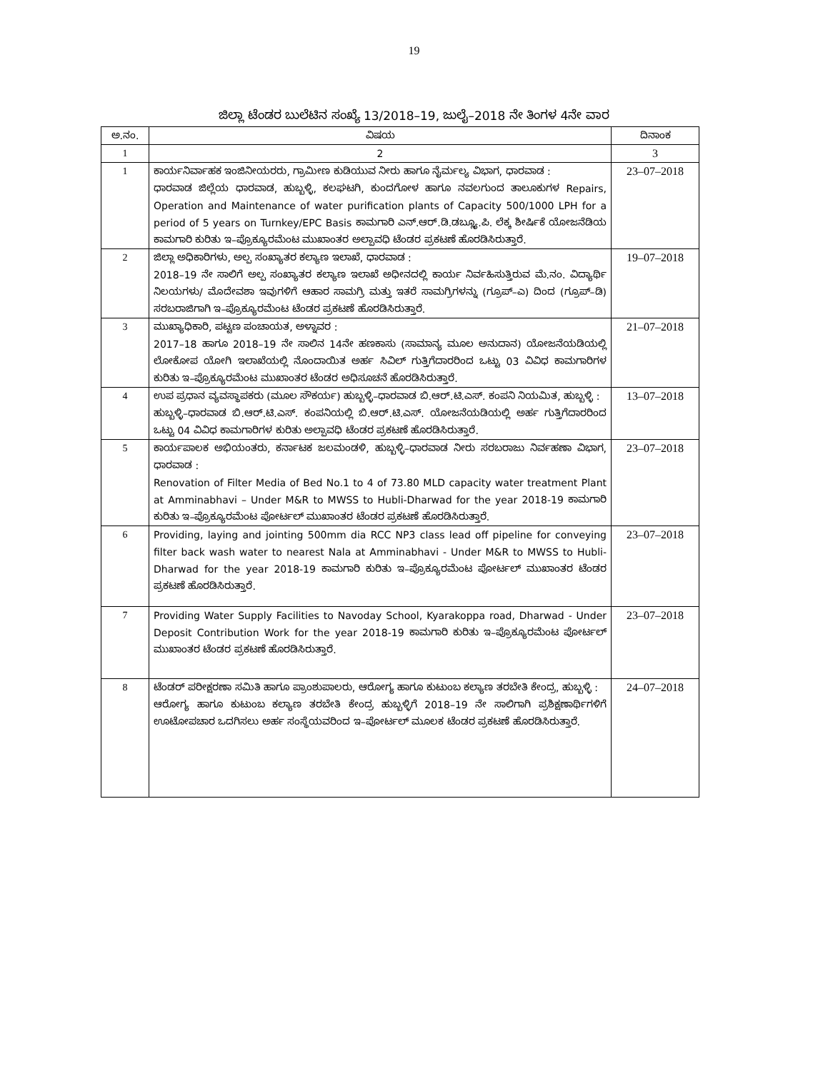19
ಜಿಲ್ಲಾ ಟೆಂಡರ ಬುಲೆಟಿನ ಸಂಖ್ಯೆ 13/2018–19, ಜುಲೈ–2018 ನೇ ತಿಂಗಳ 4ನೇ ವಾರ
| ಅ.ನಂ. | ವಿಷಯ | ದಿನಾಂಕ |
| --- | --- | --- |
| 1 | 2 | 3 |
| 1 | ಕಾರ್ಯನಿರ್ವಾಹಕ ಇಂಜಿನೀಯರರು, ಗ್ರಾಮೀಣ ಕುಡಿಯುವ ನೀರು ಹಾಗೂ ನೈರ್ಮಲ್ಯ ವಿಭಾಗ, ಧಾರವಾಡ : ಧಾರವಾಡ ಜಿಲ್ಲೆಯ ಧಾರವಾಡ, ಹುಬ್ಬಳ್ಳಿ, ಕಲಘಟಗಿ, ಕುಂದಗೋಳ ಹಾಗೂ ನವಲಗುಂದ ತಾಲೂಕುಗಳ Repairs, Operation and Maintenance of water purification plants of Capacity 500/1000 LPH for a period of 5 years on Turnkey/EPC Basis ಕಾಮಗಾರಿ ಎನ್.ಆರ್.ಡಿ.ಡಬ್ಲ್ಯೂ.ಪಿ. ಲೆಕ್ಕ ಶೀರ್ಷಿಕೆ ಯೋಜನೆಡಿಯ ಕಾಮಗಾರಿ ಕುರಿತು ಇ–ಪ್ರೊಕ್ಯೂರಮೆಂಟ ಮುಖಾಂತರ ಅಲ್ಪಾವಧಿ ಟೆಂಡರ ಪ್ರಕಟಣೆ ಹೊರಡಿಸಿರುತ್ತಾರೆ. | 23–07–2018 |
| 2 | ಜಿಲ್ಲಾ ಅಧಿಕಾರಿಗಳು, ಅಲ್ಪ ಸಂಖ್ಯಾತರ ಕಲ್ಯಾಣ ಇಲಾಖೆ, ಧಾರವಾಡ : 2018–19 ನೇ ಸಾಲಿಗೆ ಅಲ್ಪ ಸಂಖ್ಯಾತರ ಕಲ್ಯಾಣ ಇಲಾಖೆ ಅಧೀನದಲ್ಲಿ ಕಾರ್ಯ ನಿರ್ವಹಿಸುತ್ತಿರುವ ಮೆ.ನಂ. ವಿದ್ಯಾರ್ಥಿ ನಿಲಯಗಳು/ ಮೊದೇವಶಾ ಇವುಗಳಿಗೆ ಆಹಾರ ಸಾಮಗ್ರಿ ಮತ್ತು ಇತರೆ ಸಾಮಗ್ರಿಗಳನ್ನು (ಗ್ರೂಪ್–ಎ) ದಿಂದ (ಗ್ರೂಪ್–ಡಿ) ಸರಬರಾಜಿಗಾಗಿ ಇ–ಪ್ರೊಕ್ಯೂರಮೆಂಟ ಟೆಂಡರ ಪ್ರಕಟಣೆ ಹೊರಡಿಸಿರುತ್ತಾರೆ. | 19–07–2018 |
| 3 | ಮುಖ್ಯಾಧಿಕಾರಿ, ಪಟ್ಟಣ ಪಂಚಾಯತ, ಅಳ್ನಾವರ : 2017–18 ಹಾಗೂ 2018–19 ನೇ ಸಾಲಿನ 14ನೇ ಹಣಕಾಸು (ಸಾಮಾನ್ಯ ಮೂಲ ಅನುದಾನ) ಯೋಜನೆಯಡಿಯಲ್ಲಿ ಲೋಕೋಪ ಯೋಗಿ ಇಲಾಖೆಯಲ್ಲಿ ನೊಂದಾಯಿತ ಅರ್ಹ ಸಿವಿಲ್ ಗುತ್ತಿಗೆದಾರರಿಂದ ಒಟ್ಟು 03 ವಿವಿಧ ಕಾಮಗಾರಿಗಳ ಕುರಿತು ಇ–ಪ್ರೊಕ್ಯೂರಮೆಂಟ ಮುಖಾಂತರ ಟೆಂಡರ ಅಧಿಸೂಚನೆ ಹೊರಡಿಸಿರುತ್ತಾರೆ. | 21–07–2018 |
| 4 | ಉಪ ಪ್ರಧಾನ ವ್ಯವಸ್ಥಾಪಕರು (ಮೂಲ ಸೌಕರ್ಯ) ಹುಬ್ಬಳ್ಳಿ–ಧಾರವಾಡ ಬಿ.ಆರ್.ಟಿ.ಎಸ್. ಕಂಪನಿ ನಿಯಮಿತ, ಹುಬ್ಬಳ್ಳಿ : ಹುಬ್ಬಳ್ಳಿ–ಧಾರವಾಡ ಬಿ.ಆರ್.ಟಿ.ಎಸ್. ಕಂಪನಿಯಲ್ಲಿ ಬಿ.ಆರ್.ಟಿ.ಎಸ್. ಯೋಜನೆಯಡಿಯಲ್ಲಿ ಅರ್ಹ ಗುತ್ತಿಗೆದಾರರಿಂದ ಒಟ್ಟು 04 ವಿವಿಧ ಕಾಮಗಾರಿಗಳ ಕುರಿತು ಅಲ್ಪಾವಧಿ ಟೆಂಡರ ಪ್ರಕಟಣೆ ಹೊರಡಿಸಿರುತ್ತಾರೆ. | 13–07–2018 |
| 5 | ಕಾರ್ಯಪಾಲಕ ಅಭಿಯಂತರು, ಕರ್ನಾಟಕ ಜಲಮಂಡಳಿ, ಹುಬ್ಬಳ್ಳಿ–ಧಾರವಾಡ ನೀರು ಸರಬರಾಜು ನಿರ್ವಹಣಾ ವಿಭಾಗ, ಧಾರವಾಡ : Renovation of Filter Media of Bed No.1 to 4 of 73.80 MLD capacity water treatment Plant at Amminabhavi – Under M&R to MWSS to Hubli-Dharwad for the year 2018-19 ಕಾಮಗಾರಿ ಕುರಿತು ಇ–ಪ್ರೊಕ್ಯೂರಮೆಂಟ ಪೋರ್ಟಲ್ ಮುಖಾಂತರ ಟೆಂಡರ ಪ್ರಕಟಣೆ ಹೊರಡಿಸಿರುತ್ತಾರೆ. | 23–07–2018 |
| 6 | Providing, laying and jointing 500mm dia RCC NP3 class lead off pipeline for conveying filter back wash water to nearest Nala at Amminabhavi - Under M&R to MWSS to Hubli-Dharwad for the year 2018-19 ಕಾಮಗಾರಿ ಕುರಿತು ಇ–ಪ್ರೊಕ್ಯೂರಮೆಂಟ ಪೋರ್ಟಲ್ ಮುಖಾಂತರ ಟೆಂಡರ ಪ್ರಕಟಣೆ ಹೊರಡಿಸಿರುತ್ತಾರೆ. | 23–07–2018 |
| 7 | Providing Water Supply Facilities to Navoday School, Kyarakoppa road, Dharwad - Under Deposit Contribution Work for the year 2018-19 ಕಾಮಗಾರಿ ಕುರಿತು ಇ–ಪ್ರೊಕ್ಯೂರಮೆಂಟ ಪೋರ್ಟಲ್ ಮುಖಾಂತರ ಟೆಂಡರ ಪ್ರಕಟಣೆ ಹೊರಡಿಸಿರುತ್ತಾರೆ. | 23–07–2018 |
| 8 | ಟೆಂಡರ್ ಪರೀಕ್ಷರಣಾ ಸಮಿತಿ ಹಾಗೂ ಪ್ರಾಂಶುಪಾಲರು, ಆರೋಗ್ಯ ಹಾಗೂ ಕುಟುಂಬ ಕಲ್ಯಾಣ ತರಬೇತಿ ಕೇಂದ್ರ, ಹುಬ್ಬಳ್ಳಿ : ಆರೋಗ್ಯ ಹಾಗೂ ಕುಟುಂಬ ಕಲ್ಯಾಣ ತರಬೇತಿ ಕೇಂದ್ರ ಹುಬ್ಬಳ್ಳಿಗೆ 2018–19 ನೇ ಸಾಲಿಗಾಗಿ ಪ್ರಶಿಕ್ಷಣಾರ್ಥಿಗಳಿಗೆ ಊಟೋಪಚಾರ ಒದಗಿಸಲು ಅರ್ಹ ಸಂಸ್ಥೆಯವರಿಂದ ಇ–ಪೋರ್ಟಲ್ ಮೂಲಕ ಟೆಂಡರ ಪ್ರಕಟಣೆ ಹೊರಡಿಸಿರುತ್ತಾರೆ. | 24–07–2018 |